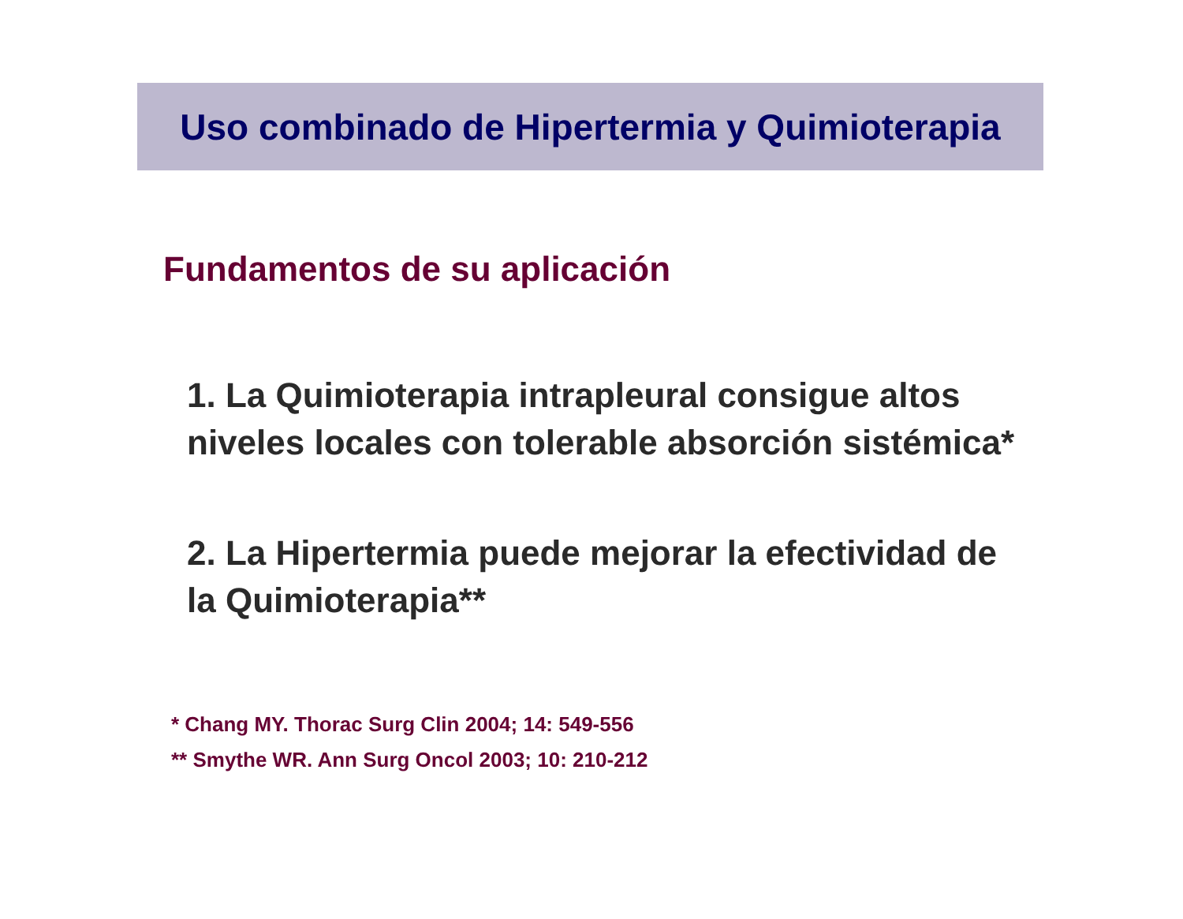Uso combinado de Hipertermia y Quimioterapia
Fundamentos de su aplicación
1. La Quimioterapia intrapleural consigue altos niveles locales con tolerable absorción sistémica*
2. La Hipertermia puede mejorar la efectividad de la Quimioterapia**
* Chang MY. Thorac Surg Clin 2004; 14: 549-556
** Smythe WR. Ann Surg Oncol 2003; 10: 210-212